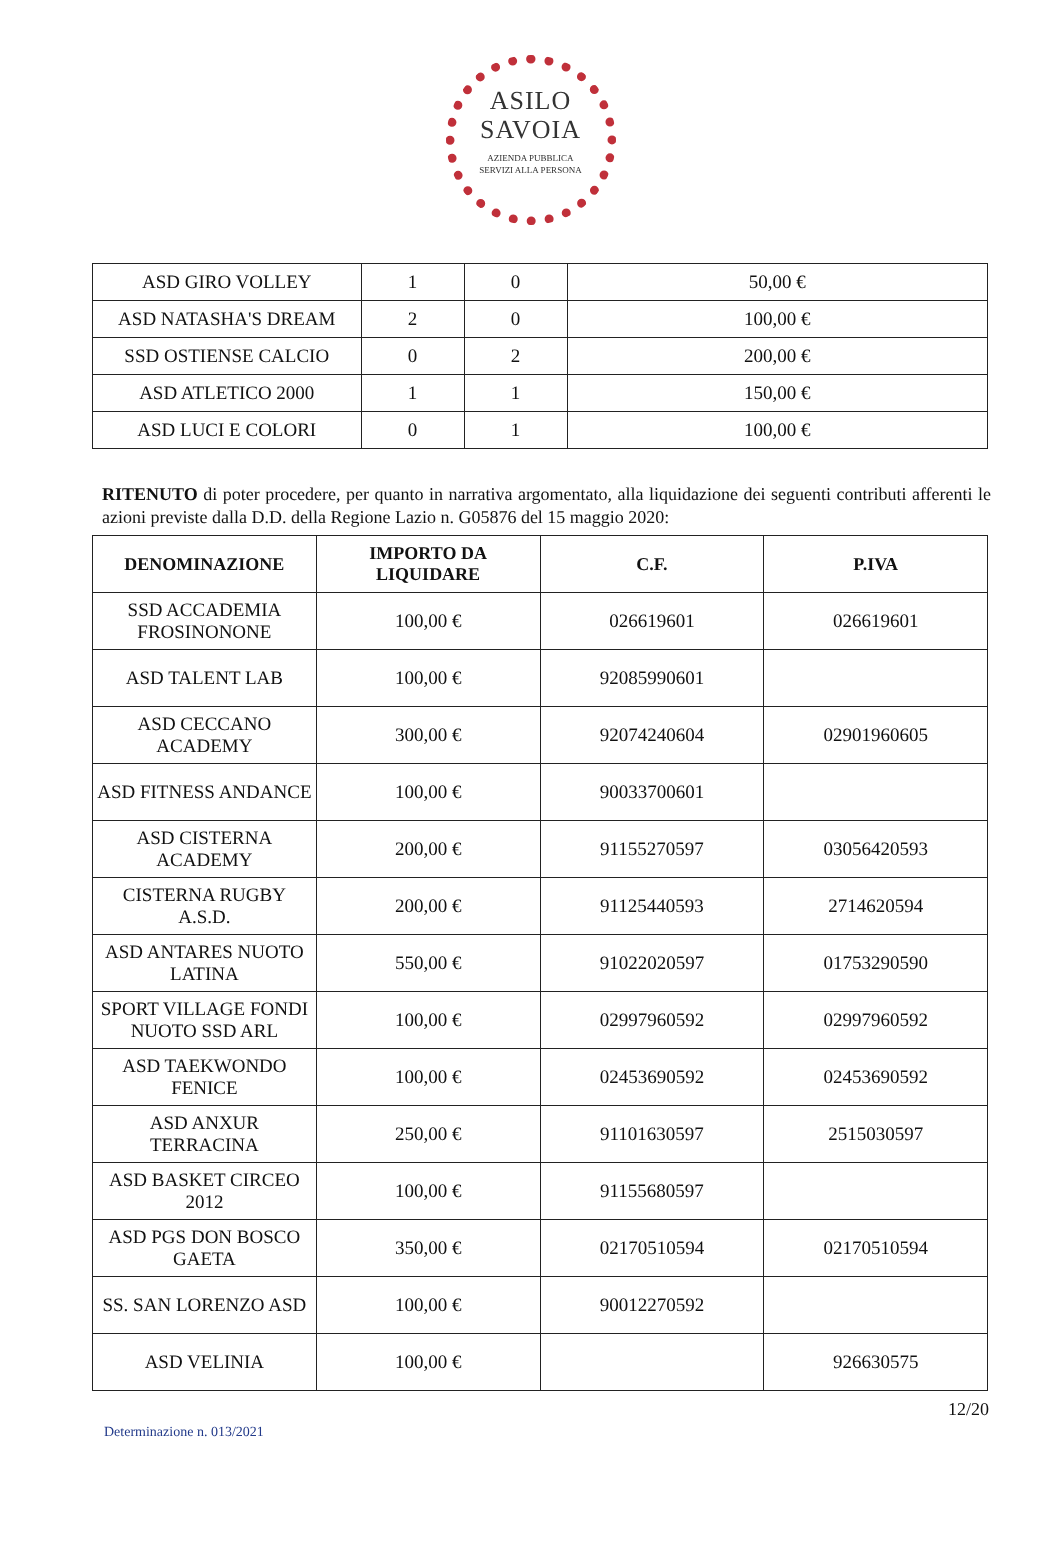ASILO
SAVOIA
AZIENDA PUBBLICA
SERVIZI ALLA PERSONA
| ASD GIRO VOLLEY | 1 | 0 | 50,00 € |
| ASD NATASHA'S DREAM | 2 | 0 | 100,00 € |
| SSD OSTIENSE CALCIO | 0 | 2 | 200,00 € |
| ASD ATLETICO 2000 | 1 | 1 | 150,00 € |
| ASD LUCI E COLORI | 0 | 1 | 100,00 € |
RITENUTO di poter procedere, per quanto in narrativa argomentato, alla liquidazione dei seguenti contributi afferenti le azioni previste dalla D.D. della Regione Lazio n. G05876 del 15 maggio 2020:
| DENOMINAZIONE | IMPORTO DA LIQUIDARE | C.F. | P.IVA |
| --- | --- | --- | --- |
| SSD ACCADEMIA FROSINONONE | 100,00 € | 026619601 | 026619601 |
| ASD TALENT LAB | 100,00 € | 92085990601 | |
| ASD CECCANO ACADEMY | 300,00 € | 92074240604 | 02901960605 |
| ASD FITNESS ANDANCE | 100,00 € | 90033700601 | |
| ASD CISTERNA ACADEMY | 200,00 € | 91155270597 | 03056420593 |
| CISTERNA RUGBY A.S.D. | 200,00 € | 91125440593 | 2714620594 |
| ASD ANTARES NUOTO LATINA | 550,00 € | 91022020597 | 01753290590 |
| SPORT VILLAGE FONDI NUOTO SSD ARL | 100,00 € | 02997960592 | 02997960592 |
| ASD TAEKWONDO FENICE | 100,00 € | 02453690592 | 02453690592 |
| ASD ANXUR TERRACINA | 250,00 € | 91101630597 | 2515030597 |
| ASD BASKET CIRCEO 2012 | 100,00 € | 91155680597 | |
| ASD PGS DON BOSCO GAETA | 350,00 € | 02170510594 | 02170510594 |
| SS. SAN LORENZO ASD | 100,00 € | 90012270592 | |
| ASD VELINIA | 100,00 € | | 926630575 |
12/20
Determinazione n. 013/2021